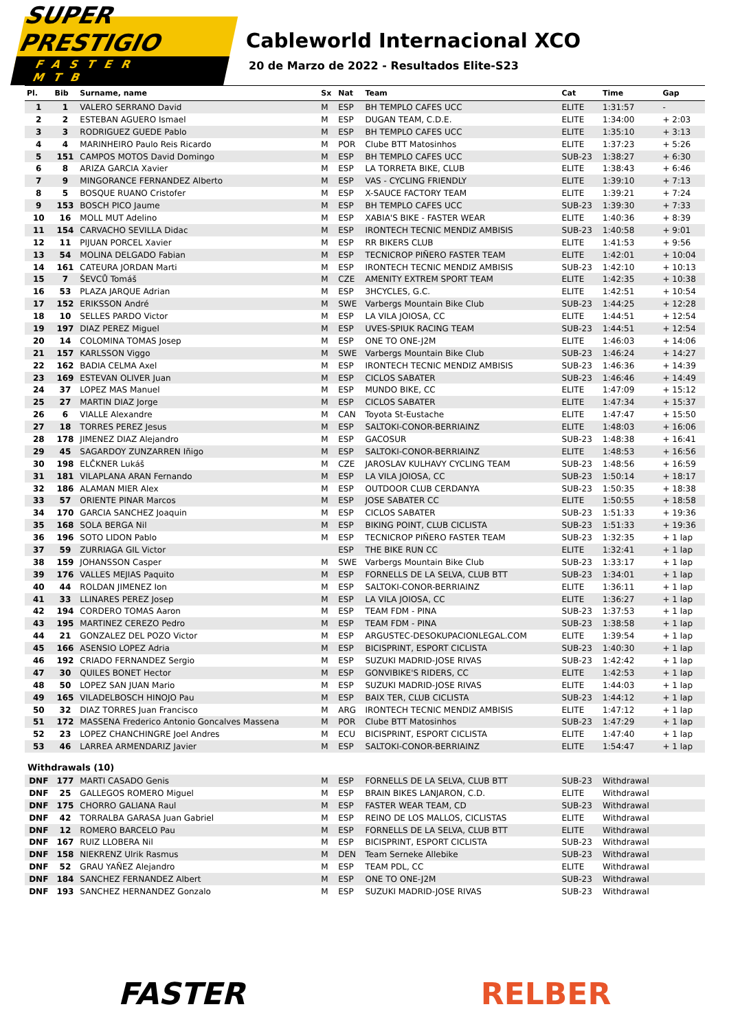SUPER PRESTIGIO
FASTER MTB
Cableworld Internacional XCO
20 de Marzo de 2022 - Resultados Elite-S23
| Pl. | Bib | Surname, name | Sx | Nat | Team | Cat | Time | Gap |
| --- | --- | --- | --- | --- | --- | --- | --- | --- |
| 1 | 1 | VALERO SERRANO David | M | ESP | BH TEMPLO CAFES UCC | ELITE | 1:31:57 | - |
| 2 | 2 | ESTEBAN AGUERO Ismael | M | ESP | DUGAN TEAM, C.D.E. | ELITE | 1:34:00 | + 2:03 |
| 3 | 3 | RODRIGUEZ GUEDE Pablo | M | ESP | BH TEMPLO CAFES UCC | ELITE | 1:35:10 | + 3:13 |
| 4 | 4 | MARINHEIRO Paulo Reis Ricardo | M | POR | Clube BTT Matosinhos | ELITE | 1:37:23 | + 5:26 |
| 5 | 151 | CAMPOS MOTOS David Domingo | M | ESP | BH TEMPLO CAFES UCC | SUB-23 | 1:38:27 | + 6:30 |
| 6 | 8 | ARIZA GARCIA Xavier | M | ESP | LA TORRETA BIKE, CLUB | ELITE | 1:38:43 | + 6:46 |
| 7 | 9 | MINGORANCE FERNANDEZ Alberto | M | ESP | VAS - CYCLING FRIENDLY | ELITE | 1:39:10 | + 7:13 |
| 8 | 5 | BOSQUE RUANO Cristofer | M | ESP | X-SAUCE FACTORY TEAM | ELITE | 1:39:21 | + 7:24 |
| 9 | 153 | BOSCH PICO Jaume | M | ESP | BH TEMPLO CAFES UCC | SUB-23 | 1:39:30 | + 7:33 |
| 10 | 16 | MOLL MUT Adelino | M | ESP | XABIA'S BIKE - FASTER WEAR | ELITE | 1:40:36 | + 8:39 |
| 11 | 154 | CARVACHO SEVILLA Didac | M | ESP | IRONTECH TECNIC MENDIZ AMBISIS | SUB-23 | 1:40:58 | + 9:01 |
| 12 | 11 | PIJUAN PORCEL Xavier | M | ESP | RR BIKERS CLUB | ELITE | 1:41:53 | + 9:56 |
| 13 | 54 | MOLINA DELGADO Fabian | M | ESP | TECNICROP PIÑERO FASTER TEAM | ELITE | 1:42:01 | + 10:04 |
| 14 | 161 | CATEURA JORDAN Marti | M | ESP | IRONTECH TECNIC MENDIZ AMBISIS | SUB-23 | 1:42:10 | + 10:13 |
| 15 | 7 | ŠEVCŮ Tomáš | M | CZE | AMENITY EXTREM SPORT TEAM | ELITE | 1:42:35 | + 10:38 |
| 16 | 53 | PLAZA JARQUE Adrian | M | ESP | 3HCYCLES, G.C. | ELITE | 1:42:51 | + 10:54 |
| 17 | 152 | ERIKSSON André | M | SWE | Varbergs Mountain Bike Club | SUB-23 | 1:44:25 | + 12:28 |
| 18 | 10 | SELLES PARDO Victor | M | ESP | LA VILA JOIOSA, CC | ELITE | 1:44:51 | + 12:54 |
| 19 | 197 | DIAZ PEREZ Miguel | M | ESP | UVES-SPIUK RACING TEAM | SUB-23 | 1:44:51 | + 12:54 |
| 20 | 14 | COLOMINA TOMAS Josep | M | ESP | ONE TO ONE-J2M | ELITE | 1:46:03 | + 14:06 |
| 21 | 157 | KARLSSON Viggo | M | SWE | Varbergs Mountain Bike Club | SUB-23 | 1:46:24 | + 14:27 |
| 22 | 162 | BADIA CELMA Axel | M | ESP | IRONTECH TECNIC MENDIZ AMBISIS | SUB-23 | 1:46:36 | + 14:39 |
| 23 | 169 | ESTEVAN OLIVER Juan | M | ESP | CICLOS SABATER | SUB-23 | 1:46:46 | + 14:49 |
| 24 | 37 | LOPEZ MAS Manuel | M | ESP | MUNDO BIKE, CC | ELITE | 1:47:09 | + 15:12 |
| 25 | 27 | MARTIN DIAZ Jorge | M | ESP | CICLOS SABATER | ELITE | 1:47:34 | + 15:37 |
| 26 | 6 | VIALLE Alexandre | M | CAN | Toyota St-Eustache | ELITE | 1:47:47 | + 15:50 |
| 27 | 18 | TORRES PEREZ Jesus | M | ESP | SALTOKI-CONOR-BERRIAINZ | ELITE | 1:48:03 | + 16:06 |
| 28 | 178 | JIMENEZ DIAZ Alejandro | M | ESP | GACOSUR | SUB-23 | 1:48:38 | + 16:41 |
| 29 | 45 | SAGARDOY ZUNZARREN Iñigo | M | ESP | SALTOKI-CONOR-BERRIAINZ | ELITE | 1:48:53 | + 16:56 |
| 30 | 198 | ELČKNER Lukáš | M | CZE | JAROSLAV KULHAVY CYCLING TEAM | SUB-23 | 1:48:56 | + 16:59 |
| 31 | 181 | VILAPLANA ARAN Fernando | M | ESP | LA VILA JOIOSA, CC | SUB-23 | 1:50:14 | + 18:17 |
| 32 | 186 | ALAMAN MIER Alex | M | ESP | OUTDOOR CLUB CERDANYA | SUB-23 | 1:50:35 | + 18:38 |
| 33 | 57 | ORIENTE PINAR Marcos | M | ESP | JOSE SABATER CC | ELITE | 1:50:55 | + 18:58 |
| 34 | 170 | GARCIA SANCHEZ Joaquin | M | ESP | CICLOS SABATER | SUB-23 | 1:51:33 | + 19:36 |
| 35 | 168 | SOLA BERGA Nil | M | ESP | BIKING POINT, CLUB CICLISTA | SUB-23 | 1:51:33 | + 19:36 |
| 36 | 196 | SOTO LIDON Pablo | M | ESP | TECNICROP PIÑERO FASTER TEAM | SUB-23 | 1:32:35 | + 1 lap |
| 37 | 59 | ZURRIAGA GIL Victor | | ESP | THE BIKE RUN CC | ELITE | 1:32:41 | + 1 lap |
| 38 | 159 | JOHANSSON Casper | M | SWE | Varbergs Mountain Bike Club | SUB-23 | 1:33:17 | + 1 lap |
| 39 | 176 | VALLES MEJIAS Paquito | M | ESP | FORNELLS DE LA SELVA, CLUB BTT | SUB-23 | 1:34:01 | + 1 lap |
| 40 | 44 | ROLDAN JIMENEZ Ion | M | ESP | SALTOKI-CONOR-BERRIAINZ | ELITE | 1:36:11 | + 1 lap |
| 41 | 33 | LLINARES PEREZ Josep | M | ESP | LA VILA JOIOSA, CC | ELITE | 1:36:27 | + 1 lap |
| 42 | 194 | CORDERO TOMAS Aaron | M | ESP | TEAM FDM - PINA | SUB-23 | 1:37:53 | + 1 lap |
| 43 | 195 | MARTINEZ CEREZO Pedro | M | ESP | TEAM FDM - PINA | SUB-23 | 1:38:58 | + 1 lap |
| 44 | 21 | GONZALEZ DEL POZO Victor | M | ESP | ARGUSTEC-DESOKUPACIONLEGAL.COM | ELITE | 1:39:54 | + 1 lap |
| 45 | 166 | ASENSIO LOPEZ Adria | M | ESP | BICISPRINT, ESPORT CICLISTA | SUB-23 | 1:40:30 | + 1 lap |
| 46 | 192 | CRIADO FERNANDEZ Sergio | M | ESP | SUZUKI MADRID-JOSE RIVAS | SUB-23 | 1:42:42 | + 1 lap |
| 47 | 30 | QUILES BONET Hector | M | ESP | GONVIBIKE'S RIDERS, CC | ELITE | 1:42:53 | + 1 lap |
| 48 | 50 | LOPEZ SAN JUAN Mario | M | ESP | SUZUKI MADRID-JOSE RIVAS | ELITE | 1:44:03 | + 1 lap |
| 49 | 165 | VILADELBOSCH HINOJO Pau | M | ESP | BAIX TER, CLUB CICLISTA | SUB-23 | 1:44:12 | + 1 lap |
| 50 | 32 | DIAZ TORRES Juan Francisco | M | ARG | IRONTECH TECNIC MENDIZ AMBISIS | ELITE | 1:47:12 | + 1 lap |
| 51 | 172 | MASSENA Frederico Antonio Goncalves Massena | M | POR | Clube BTT Matosinhos | SUB-23 | 1:47:29 | + 1 lap |
| 52 | 23 | LOPEZ CHANCHINGRE Joel Andres | M | ECU | BICISPRINT, ESPORT CICLISTA | ELITE | 1:47:40 | + 1 lap |
| 53 | 46 | LARREA ARMENDARIZ Javier | M | ESP | SALTOKI-CONOR-BERRIAINZ | ELITE | 1:54:47 | + 1 lap |
| Withdrawals (10) | | | | | | | | |
| DNF | 177 | MARTI CASADO Genis | M | ESP | FORNELLS DE LA SELVA, CLUB BTT | SUB-23 | Withdrawal | |
| DNF | 25 | GALLEGOS ROMERO Miguel | M | ESP | BRAIN BIKES LANJARON, C.D. | ELITE | Withdrawal | |
| DNF | 175 | CHORRO GALIANA Raul | M | ESP | FASTER WEAR TEAM, CD | SUB-23 | Withdrawal | |
| DNF | 42 | TORRALBA GARASA Juan Gabriel | M | ESP | REINO DE LOS MALLOS, CICLISTAS | ELITE | Withdrawal | |
| DNF | 12 | ROMERO BARCELO Pau | M | ESP | FORNELLS DE LA SELVA, CLUB BTT | ELITE | Withdrawal | |
| DNF | 167 | RUIZ LLOBERA Nil | M | ESP | BICISPRINT, ESPORT CICLISTA | SUB-23 | Withdrawal | |
| DNF | 158 | NIEKRENZ Ulrik Rasmus | M | DEN | Team Serneke Allebike | SUB-23 | Withdrawal | |
| DNF | 52 | GRAU YAÑEZ Alejandro | M | ESP | TEAM PDL, CC | ELITE | Withdrawal | |
| DNF | 184 | SANCHEZ FERNANDEZ Albert | M | ESP | ONE TO ONE-J2M | SUB-23 | Withdrawal | |
| DNF | 193 | SANCHEZ HERNANDEZ Gonzalo | M | ESP | SUZUKI MADRID-JOSE RIVAS | SUB-23 | Withdrawal | |
FASTER RELBER